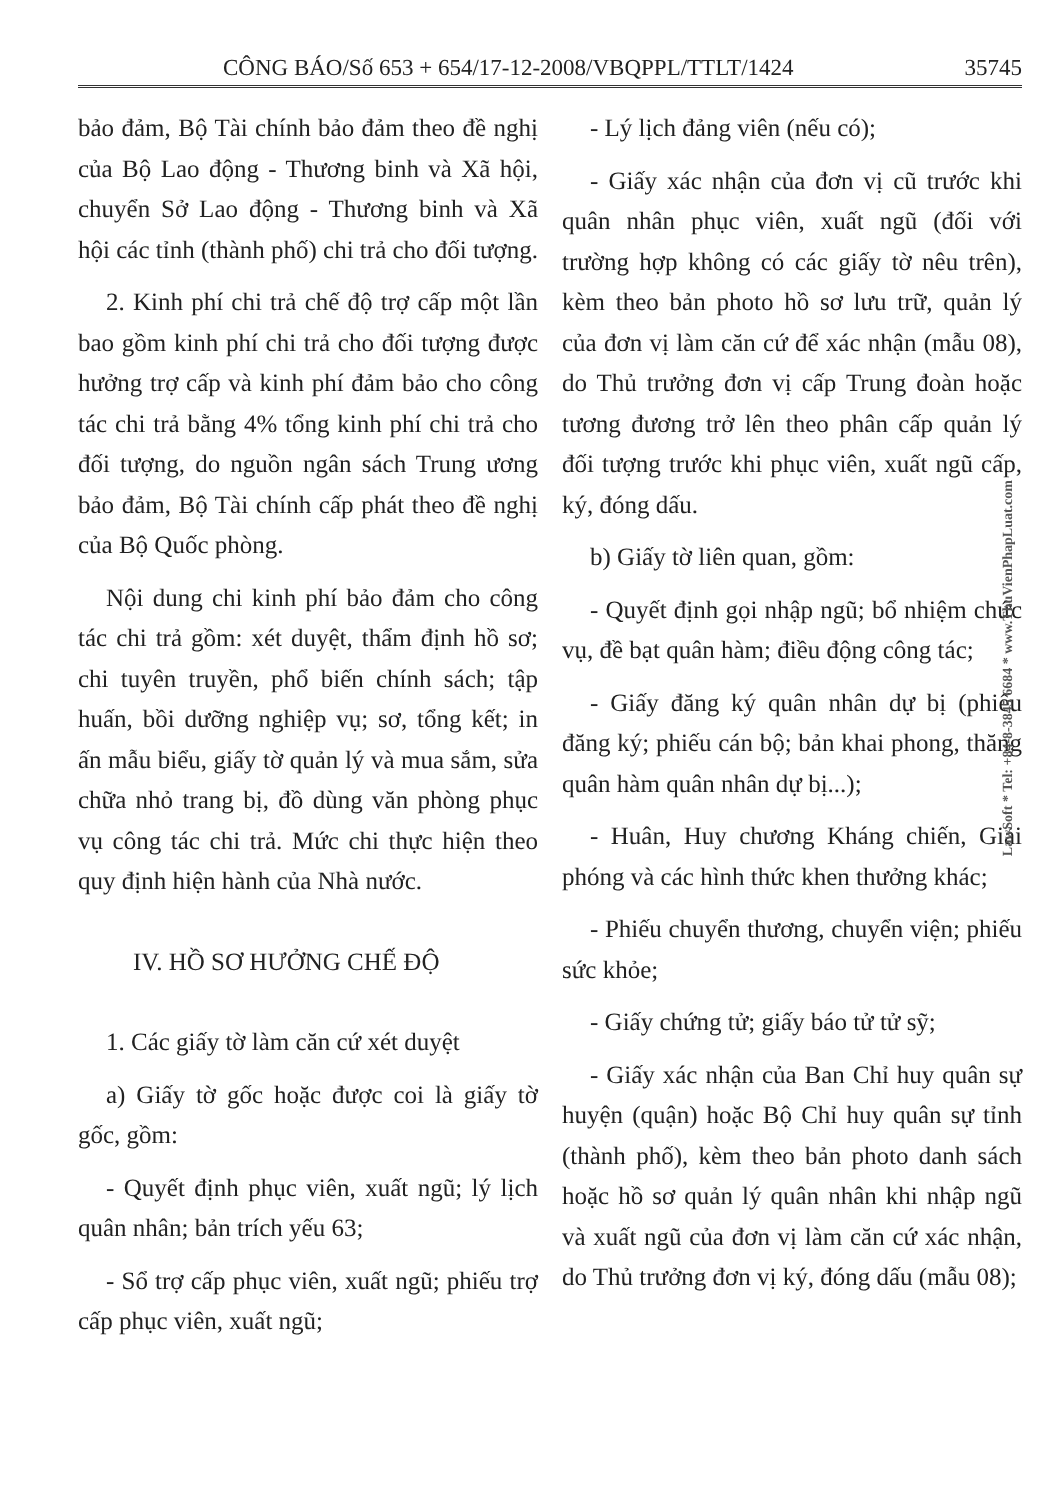CÔNG BÁO/Số 653 + 654/17-12-2008/VBQPPL/TTLT/1424 35745
bảo đảm, Bộ Tài chính bảo đảm theo đề nghị của Bộ Lao động - Thương binh và Xã hội, chuyển Sở Lao động - Thương binh và Xã hội các tỉnh (thành phố) chi trả cho đối tượng.
2. Kinh phí chi trả chế độ trợ cấp một lần bao gồm kinh phí chi trả cho đối tượng được hưởng trợ cấp và kinh phí đảm bảo cho công tác chi trả bằng 4% tổng kinh phí chi trả cho đối tượng, do nguồn ngân sách Trung ương bảo đảm, Bộ Tài chính cấp phát theo đề nghị của Bộ Quốc phòng.
Nội dung chi kinh phí bảo đảm cho công tác chi trả gồm: xét duyệt, thẩm định hồ sơ; chi tuyên truyền, phổ biến chính sách; tập huấn, bồi dưỡng nghiệp vụ; sơ, tổng kết; in ấn mẫu biểu, giấy tờ quản lý và mua sắm, sửa chữa nhỏ trang bị, đồ dùng văn phòng phục vụ công tác chi trả. Mức chi thực hiện theo quy định hiện hành của Nhà nước.
IV. HỒ SƠ HƯỞNG CHẾ ĐỘ
1. Các giấy tờ làm căn cứ xét duyệt
a) Giấy tờ gốc hoặc được coi là giấy tờ gốc, gồm:
- Quyết định phục viên, xuất ngũ; lý lịch quân nhân; bản trích yếu 63;
- Sổ trợ cấp phục viên, xuất ngũ; phiếu trợ cấp phục viên, xuất ngũ;
- Lý lịch đảng viên (nếu có);
- Giấy xác nhận của đơn vị cũ trước khi quân nhân phục viên, xuất ngũ (đối với trường hợp không có các giấy tờ nêu trên), kèm theo bản photo hồ sơ lưu trữ, quản lý của đơn vị làm căn cứ để xác nhận (mẫu 08), do Thủ trưởng đơn vị cấp Trung đoàn hoặc tương đương trở lên theo phân cấp quản lý đối tượng trước khi phục viên, xuất ngũ cấp, ký, đóng dấu.
b) Giấy tờ liên quan, gồm:
- Quyết định gọi nhập ngũ; bổ nhiệm chức vụ, đề bạt quân hàm; điều động công tác;
- Giấy đăng ký quân nhân dự bị (phiếu đăng ký; phiếu cán bộ; bản khai phong, thăng quân hàm quân nhân dự bị...);
- Huân, Huy chương Kháng chiến, Giải phóng và các hình thức khen thưởng khác;
- Phiếu chuyển thương, chuyển viện; phiếu sức khỏe;
- Giấy chứng tử; giấy báo tử tử sỹ;
- Giấy xác nhận của Ban Chỉ huy quân sự huyện (quận) hoặc Bộ Chỉ huy quân sự tỉnh (thành phố), kèm theo bản photo danh sách hoặc hồ sơ quản lý quân nhân khi nhập ngũ và xuất ngũ của đơn vị làm căn cứ xác nhận, do Thủ trưởng đơn vị ký, đóng dấu (mẫu 08);
LawSoft * Tel: +84-8-3845 6684 * www.ThuVienPhapLuat.com